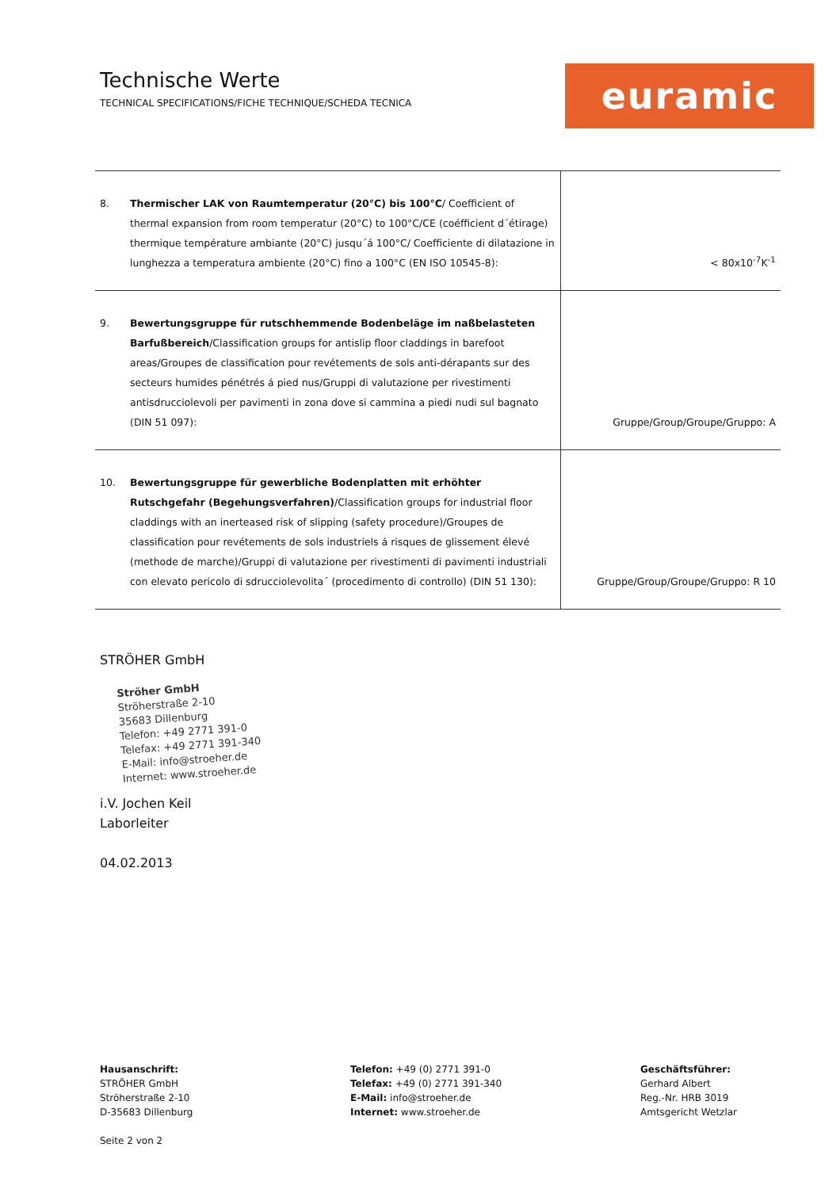Technische Werte
TECHNICAL SPECIFICATIONS/FICHE TECHNIQUE/SCHEDA TECNICA
euramic
| 8. | Thermischer LAK von Raumtemperatur (20°C) bis 100°C / Coefficient of thermal expansion from room temperatur (20°C) to 100°C/CE (coéfficient d´étirage) thermique température ambiante (20°C) jusqu´á 100°C/ Coefficiente di dilatazione in lunghezza a temperatura ambiente (20°C) fino a 100°C (EN ISO 10545-8): | < 80x10<sup>-7</sup>K<sup>-1</sup> |
| 9. | Bewertungsgruppe für rutschhemmende Bodenbeläge im naßbelasteten Barfußbereich /Classification groups for antislip floor claddings in barefoot areas/Groupes de classification pour revétements de sols anti-dérapants sur des secteurs humides pénétrés á pied nus/Gruppi di valutazione per rivestimenti antisdrucciolevoli per pavimenti in zona dove si cammina a piedi nudi sul bagnato (DIN 51 097): | Gruppe/Group/Groupe/Gruppo: A |
| 10. | Bewertungsgruppe für gewerbliche Bodenplatten mit erhöhter Rutschgefahr (Begehungsverfahren) /Classification groups for industrial floor claddings with an inerteased risk of slipping (safety procedure)/Groupes de classification pour revétements de sols industriels á risques de glissement élevé (methode de marche)/Gruppi di valutazione per rivestimenti di pavimenti industriali con elevato pericolo di sdrucciolevolita´ (procedimento di controllo) (DIN 51 130): | Gruppe/Group/Groupe/Gruppo: R 10 |
STRÖHER GmbH
Ströher GmbH
Ströherstraße 2-10
35683 Dillenburg
Telefon: +49 2771 391-0
Telefax: +49 2771 391-340
E-Mail: info@stroeher.de
Internet: www.stroeher.de
i.V. Jochen Keil
Laborleiter
04.02.2013
Hausanschrift:
STRÖHER GmbH
Ströherstraße 2-10
D-35683 Dillenburg
Seite 2 von 2
Telefon: +49 (0) 2771 391-0
Telefax: +49 (0) 2771 391-340
E-Mail: info@stroeher.de
Internet: www.stroeher.de
Geschäftsführer:
Gerhard Albert
Reg.-Nr. HRB 3019
Amtsgericht Wetzlar